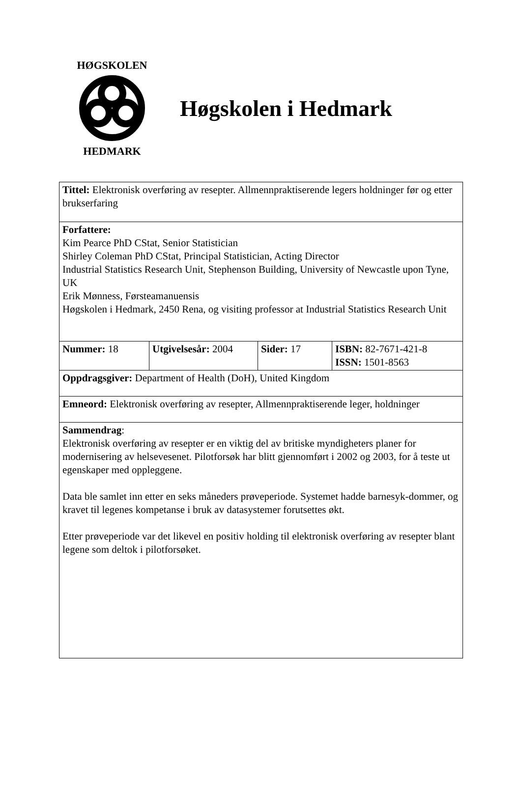HØGSKOLEN
HEDMARK
Høgskolen i Hedmark
| Tittel: Elektronisk overføring av resepter. Allmennpraktiserende legers holdninger før og etter brukserfaring | | | |
| Forfattere: Kim Pearce PhD CStat, Senior Statistician Shirley Coleman PhD CStat, Principal Statistician, Acting Director Industrial Statistics Research Unit, Stephenson Building, University of Newcastle upon Tyne, UK Erik Mønness, Førsteamanuensis Høgskolen i Hedmark, 2450 Rena, og visiting professor at Industrial Statistics Research Unit | | | |
| Nummer: 18 | Utgivelsesår: 2004 | Sider: 17 | ISBN: 82-7671-421-8 ISSN: 1501-8563 |
| Oppdragsgiver: Department of Health (DoH), United Kingdom | | | |
| Emneord: Elektronisk overføring av resepter, Allmennpraktiserende leger, holdninger | | | |
| Sammendrag : Elektronisk overføring av resepter er en viktig del av britiske myndigheters planer for modernisering av helsevesenet. Pilotforsøk har blitt gjennomført i 2002 og 2003, for å teste ut egenskaper med oppleggene. Data ble samlet inn etter en seks måneders prøveperiode. Systemet hadde barnesyk-dommer, og kravet til legenes kompetanse i bruk av datasystemer forutsettes økt. Etter prøveperiode var det likevel en positiv holding til elektronisk overføring av resepter blant legene som deltok i pilotforsøket. | | | |